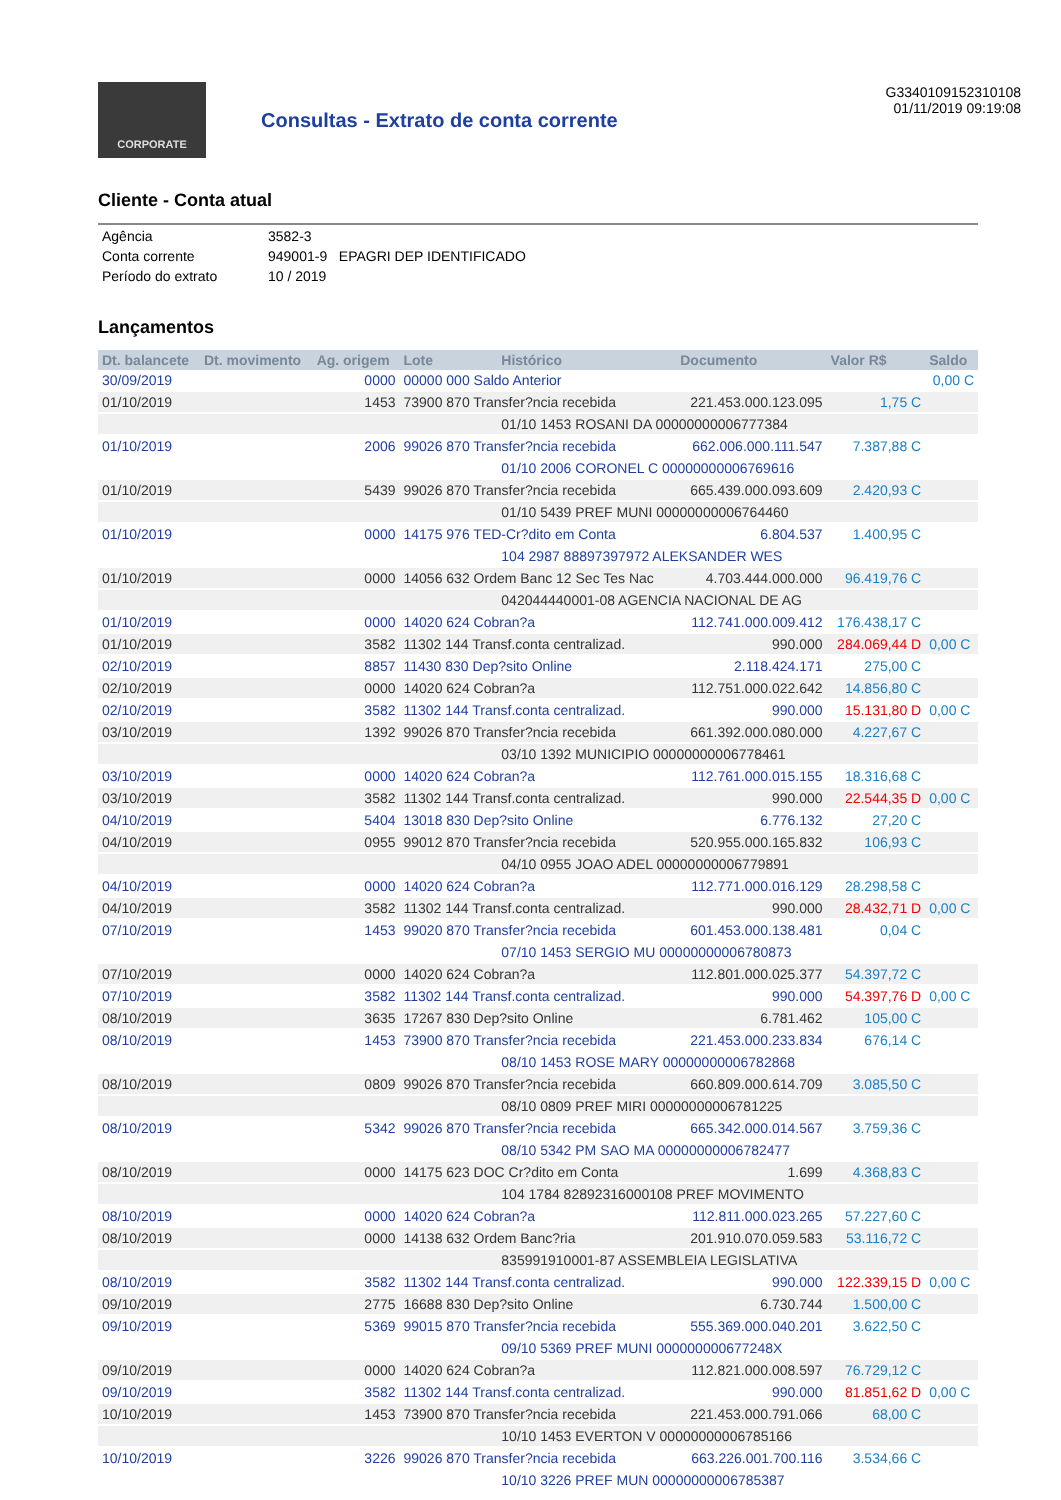CORPORATE
Consultas - Extrato de conta corrente
G3340109152310108
01/11/2019 09:19:08
Cliente - Conta atual
| Agência | 3582-3 |
| Conta corrente | 949001-9 EPAGRI DEP IDENTIFICADO |
| Período do extrato | 10 / 2019 |
Lançamentos
| Dt. balancete | Dt. movimento | Ag. origem | Lote | Histórico | Documento | Valor R$ | Saldo |
| --- | --- | --- | --- | --- | --- | --- | --- |
| 30/09/2019 | | 0000 | 00000 000 Saldo Anterior | | | | 0,00 C |
| 01/10/2019 | | 1453 | 73900 870 Transfer?ncia recebida | | 221.453.000.123.095 | 1,75 C | |
| | | | | 01/10 1453 ROSANI DA 00000000006777384 | | | |
| 01/10/2019 | | 2006 | 99026 870 Transfer?ncia recebida | | 662.006.000.111.547 | 7.387,88 C | |
| | | | | 01/10 2006 CORONEL C 00000000006769616 | | | |
| 01/10/2019 | | 5439 | 99026 870 Transfer?ncia recebida | | 665.439.000.093.609 | 2.420,93 C | |
| | | | | 01/10 5439 PREF MUNI 00000000006764460 | | | |
| 01/10/2019 | | 0000 | 14175 976 TED-Cr?dito em Conta | | 6.804.537 | 1.400,95 C | |
| | | | | 104 2987 88897397972 ALEKSANDER WES | | | |
| 01/10/2019 | | 0000 | 14056 632 Ordem Banc 12 Sec Tes Nac | | 4.703.444.000.000 | 96.419,76 C | |
| | | | | 042044440001-08 AGENCIA NACIONAL DE AG | | | |
| 01/10/2019 | | 0000 | 14020 624 Cobran?a | | 112.741.000.009.412 | 176.438,17 C | |
| 01/10/2019 | | 3582 | 11302 144 Transf.conta centralizad. | | 990.000 | 284.069,44 D | 0,00 C |
| 02/10/2019 | | 8857 | 11430 830 Dep?sito Online | | 2.118.424.171 | 275,00 C | |
| 02/10/2019 | | 0000 | 14020 624 Cobran?a | | 112.751.000.022.642 | 14.856,80 C | |
| 02/10/2019 | | 3582 | 11302 144 Transf.conta centralizad. | | 990.000 | 15.131,80 D | 0,00 C |
| 03/10/2019 | | 1392 | 99026 870 Transfer?ncia recebida | | 661.392.000.080.000 | 4.227,67 C | |
| | | | | 03/10 1392 MUNICIPIO 00000000006778461 | | | |
| 03/10/2019 | | 0000 | 14020 624 Cobran?a | | 112.761.000.015.155 | 18.316,68 C | |
| 03/10/2019 | | 3582 | 11302 144 Transf.conta centralizad. | | 990.000 | 22.544,35 D | 0,00 C |
| 04/10/2019 | | 5404 | 13018 830 Dep?sito Online | | 6.776.132 | 27,20 C | |
| 04/10/2019 | | 0955 | 99012 870 Transfer?ncia recebida | | 520.955.000.165.832 | 106,93 C | |
| | | | | 04/10 0955 JOAO ADEL 00000000006779891 | | | |
| 04/10/2019 | | 0000 | 14020 624 Cobran?a | | 112.771.000.016.129 | 28.298,58 C | |
| 04/10/2019 | | 3582 | 11302 144 Transf.conta centralizad. | | 990.000 | 28.432,71 D | 0,00 C |
| 07/10/2019 | | 1453 | 99020 870 Transfer?ncia recebida | | 601.453.000.138.481 | 0,04 C | |
| | | | | 07/10 1453 SERGIO MU 00000000006780873 | | | |
| 07/10/2019 | | 0000 | 14020 624 Cobran?a | | 112.801.000.025.377 | 54.397,72 C | |
| 07/10/2019 | | 3582 | 11302 144 Transf.conta centralizad. | | 990.000 | 54.397,76 D | 0,00 C |
| 08/10/2019 | | 3635 | 17267 830 Dep?sito Online | | 6.781.462 | 105,00 C | |
| 08/10/2019 | | 1453 | 73900 870 Transfer?ncia recebida | | 221.453.000.233.834 | 676,14 C | |
| | | | | 08/10 1453 ROSE MARY 00000000006782868 | | | |
| 08/10/2019 | | 0809 | 99026 870 Transfer?ncia recebida | | 660.809.000.614.709 | 3.085,50 C | |
| | | | | 08/10 0809 PREF MIRI 00000000006781225 | | | |
| 08/10/2019 | | 5342 | 99026 870 Transfer?ncia recebida | | 665.342.000.014.567 | 3.759,36 C | |
| | | | | 08/10 5342 PM SAO MA 00000000006782477 | | | |
| 08/10/2019 | | 0000 | 14175 623 DOC Cr?dito em Conta | | 1.699 | 4.368,83 C | |
| | | | | 104 1784 82892316000108 PREF MOVIMENTO | | | |
| 08/10/2019 | | 0000 | 14020 624 Cobran?a | | 112.811.000.023.265 | 57.227,60 C | |
| 08/10/2019 | | 0000 | 14138 632 Ordem Banc?ria | | 201.910.070.059.583 | 53.116,72 C | |
| | | | | 835991910001-87 ASSEMBLEIA LEGISLATIVA | | | |
| 08/10/2019 | | 3582 | 11302 144 Transf.conta centralizad. | | 990.000 | 122.339,15 D | 0,00 C |
| 09/10/2019 | | 2775 | 16688 830 Dep?sito Online | | 6.730.744 | 1.500,00 C | |
| 09/10/2019 | | 5369 | 99015 870 Transfer?ncia recebida | | 555.369.000.040.201 | 3.622,50 C | |
| | | | | 09/10 5369 PREF MUNI 000000000677248X | | | |
| 09/10/2019 | | 0000 | 14020 624 Cobran?a | | 112.821.000.008.597 | 76.729,12 C | |
| 09/10/2019 | | 3582 | 11302 144 Transf.conta centralizad. | | 990.000 | 81.851,62 D | 0,00 C |
| 10/10/2019 | | 1453 | 73900 870 Transfer?ncia recebida | | 221.453.000.791.066 | 68,00 C | |
| | | | | 10/10 1453 EVERTON V 00000000006785166 | | | |
| 10/10/2019 | | 3226 | 99026 870 Transfer?ncia recebida | | 663.226.001.700.116 | 3.534,66 C | |
| | | | | 10/10 3226 PREF MUN 00000000006785387 | | | |